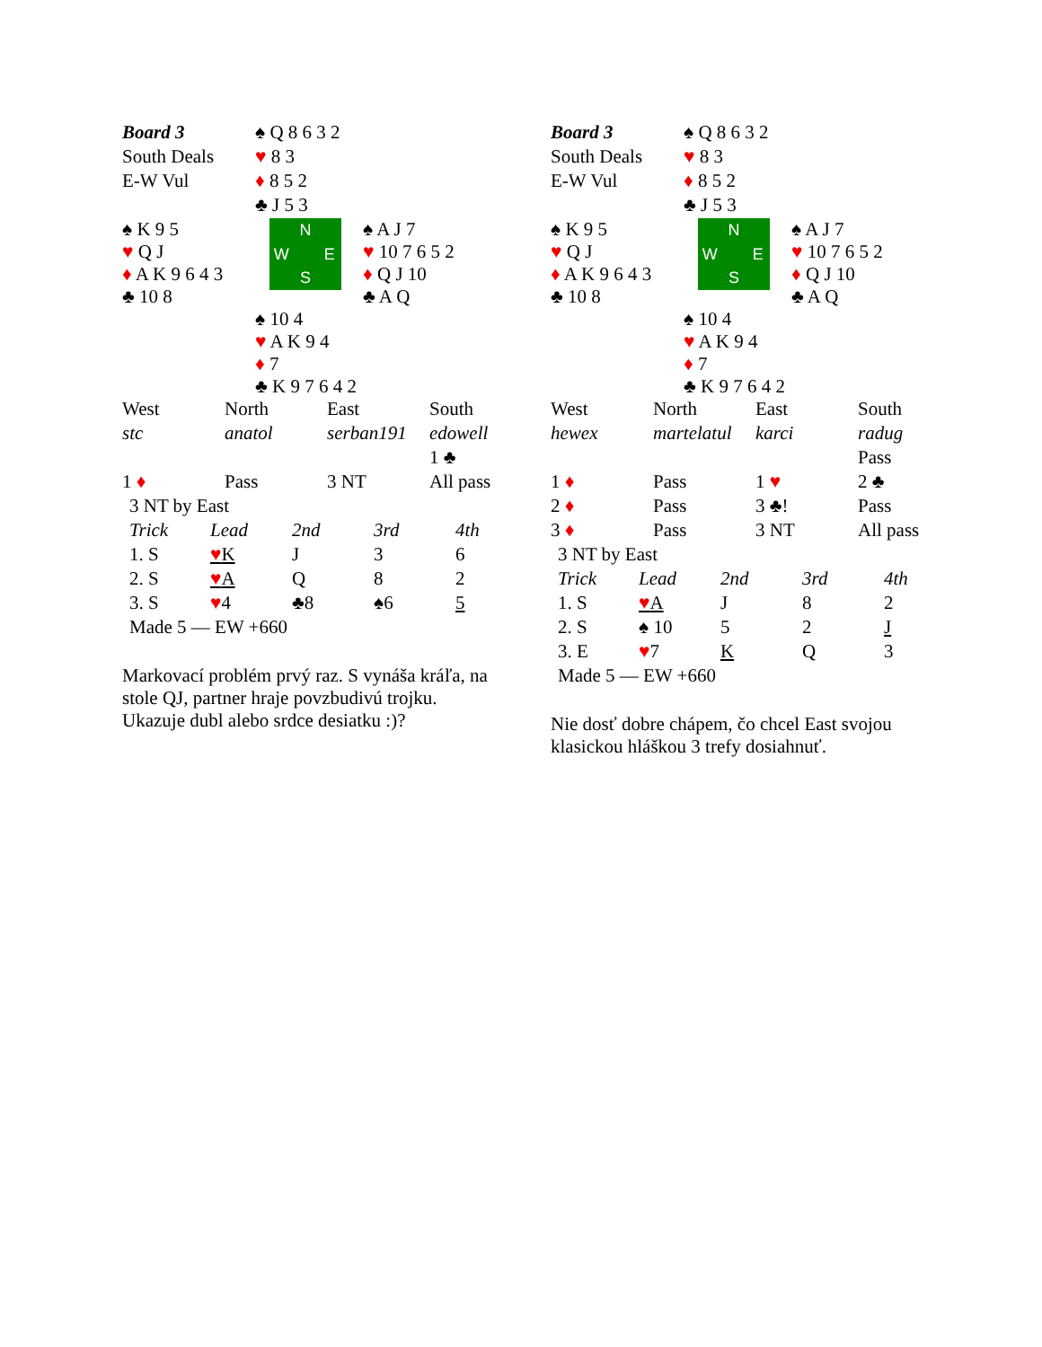| Board 3 | ♠ Q 8 6 3 2 | |
| South Deals | ♥ 8 3 | |
| E-W Vul | ♦ 8 5 2 | |
| | ♣ J 5 3 | |
| ♠ K 9 5 ♥ Q J ♦ A K 9 6 4 3 ♣ 10 8 | N W E S | ♠ A J 7 ♥ 10 7 6 5 2 ♦ Q J 10 ♣ A Q |
| | ♠ 10 4 ♥ A K 9 4 ♦ 7 ♣ K 9 7 6 4 2 | |
| West | North | East | South |
| stc | anatol | serban191 | edowell |
| | | | 1 ♣ |
| 1 ♦ | Pass | 3 NT | All pass |
| 3 NT by East | | | | |
| Trick | Lead | 2nd | 3rd | 4th |
| 1. S | ♥ K | J | 3 | 6 |
| 2. S | ♥ A | Q | 8 | 2 |
| 3. S | ♥ 4 | ♣8 | ♠6 | 5 |
| Made 5 — EW +660 | | | | |
Markovací problém prvý raz. S vynáša kráľa, na stole QJ, partner hraje povzbudivú trojku. Ukazuje dubl alebo srdce desiatku :)?
| Board 3 | ♠ Q 8 6 3 2 | |
| South Deals | ♥ 8 3 | |
| E-W Vul | ♦ 8 5 2 | |
| | ♣ J 5 3 | |
| ♠ K 9 5 ♥ Q J ♦ A K 9 6 4 3 ♣ 10 8 | N W E S | ♠ A J 7 ♥ 10 7 6 5 2 ♦ Q J 10 ♣ A Q |
| | ♠ 10 4 ♥ A K 9 4 ♦ 7 ♣ K 9 7 6 4 2 | |
| West | North | East | South |
| hewex | martelatul | karci | radug |
| | | | Pass |
| 1 ♦ | Pass | 1 ♥ | 2 ♣ |
| 2 ♦ | Pass | 3 ♣! | Pass |
| 3 ♦ | Pass | 3 NT | All pass |
| 3 NT by East | | | | |
| Trick | Lead | 2nd | 3rd | 4th |
| 1. S | ♥ A | J | 8 | 2 |
| 2. S | ♠ 10 | 5 | 2 | J |
| 3. E | ♥ 7 | K | Q | 3 |
| Made 5 — EW +660 | | | | |
Nie dosť dobre chápem, čo chcel East svojou klasickou hláškou 3 trefy dosiahnuť.